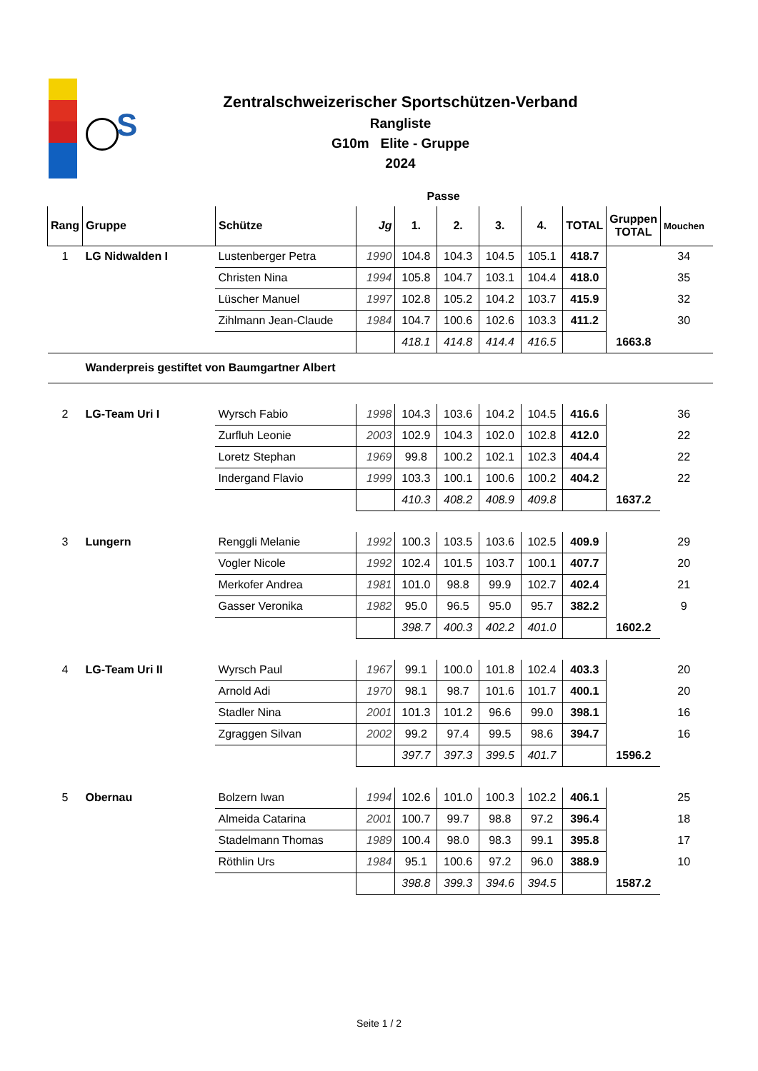S
Zentralschweizerischer Sportschützen-Verband
Rangliste
G10m Elite - Gruppe
2024
| Passe | | | | | | | | | | | |
| --- | --- | --- | --- | --- | --- | --- | --- | --- | --- | --- | --- |
| Rang | Gruppe | Schütze | Jg | 1. | 2. | 3. | 4. | TOTAL | Gruppen TOTAL | Mouchen | |
| 1 | LG Nidwalden I | Lustenberger Petra | 1990 | 104.8 | 104.3 | 104.5 | 105.1 | 418.7 | | 34 | |
| | | Christen Nina | 1994 | 105.8 | 104.7 | 103.1 | 104.4 | 418.0 | | 35 | |
| | | Lüscher Manuel | 1997 | 102.8 | 105.2 | 104.2 | 103.7 | 415.9 | | 32 | |
| | | Zihlmann Jean-Claude | 1984 | 104.7 | 100.6 | 102.6 | 103.3 | 411.2 | | 30 | |
| | | | | 418.1 | 414.8 | 414.4 | 416.5 | | 1663.8 | | |
| | Wanderpreis gestiftet von Baumgartner Albert | | | | | | | | | | |
| 2 | LG-Team Uri I | Wyrsch Fabio | 1998 | 104.3 | 103.6 | 104.2 | 104.5 | 416.6 | | 36 | |
| | | Zurfluh Leonie | 2003 | 102.9 | 104.3 | 102.0 | 102.8 | 412.0 | | 22 | |
| | | Loretz Stephan | 1969 | 99.8 | 100.2 | 102.1 | 102.3 | 404.4 | | 22 | |
| | | Indergand Flavio | 1999 | 103.3 | 100.1 | 100.6 | 100.2 | 404.2 | | 22 | |
| | | | | 410.3 | 408.2 | 408.9 | 409.8 | | 1637.2 | | |
| 3 | Lungern | Renggli Melanie | 1992 | 100.3 | 103.5 | 103.6 | 102.5 | 409.9 | | 29 | |
| | | Vogler Nicole | 1992 | 102.4 | 101.5 | 103.7 | 100.1 | 407.7 | | 20 | |
| | | Merkofer Andrea | 1981 | 101.0 | 98.8 | 99.9 | 102.7 | 402.4 | | 21 | |
| | | Gasser Veronika | 1982 | 95.0 | 96.5 | 95.0 | 95.7 | 382.2 | | 9 | |
| | | | | 398.7 | 400.3 | 402.2 | 401.0 | | 1602.2 | | |
| 4 | LG-Team Uri II | Wyrsch Paul | 1967 | 99.1 | 100.0 | 101.8 | 102.4 | 403.3 | | 20 | |
| | | Arnold Adi | 1970 | 98.1 | 98.7 | 101.6 | 101.7 | 400.1 | | 20 | |
| | | Stadler Nina | 2001 | 101.3 | 101.2 | 96.6 | 99.0 | 398.1 | | 16 | |
| | | Zgraggen Silvan | 2002 | 99.2 | 97.4 | 99.5 | 98.6 | 394.7 | | 16 | |
| | | | | 397.7 | 397.3 | 399.5 | 401.7 | | 1596.2 | | |
| 5 | Obernau | Bolzern Iwan | 1994 | 102.6 | 101.0 | 100.3 | 102.2 | 406.1 | | 25 | |
| | | Almeida Catarina | 2001 | 100.7 | 99.7 | 98.8 | 97.2 | 396.4 | | 18 | |
| | | Stadelmann Thomas | 1989 | 100.4 | 98.0 | 98.3 | 99.1 | 395.8 | | 17 | |
| | | Röthlin Urs | 1984 | 95.1 | 100.6 | 97.2 | 96.0 | 388.9 | | 10 | |
| | | | | 398.8 | 399.3 | 394.6 | 394.5 | | 1587.2 | | |
Seite 1 / 2